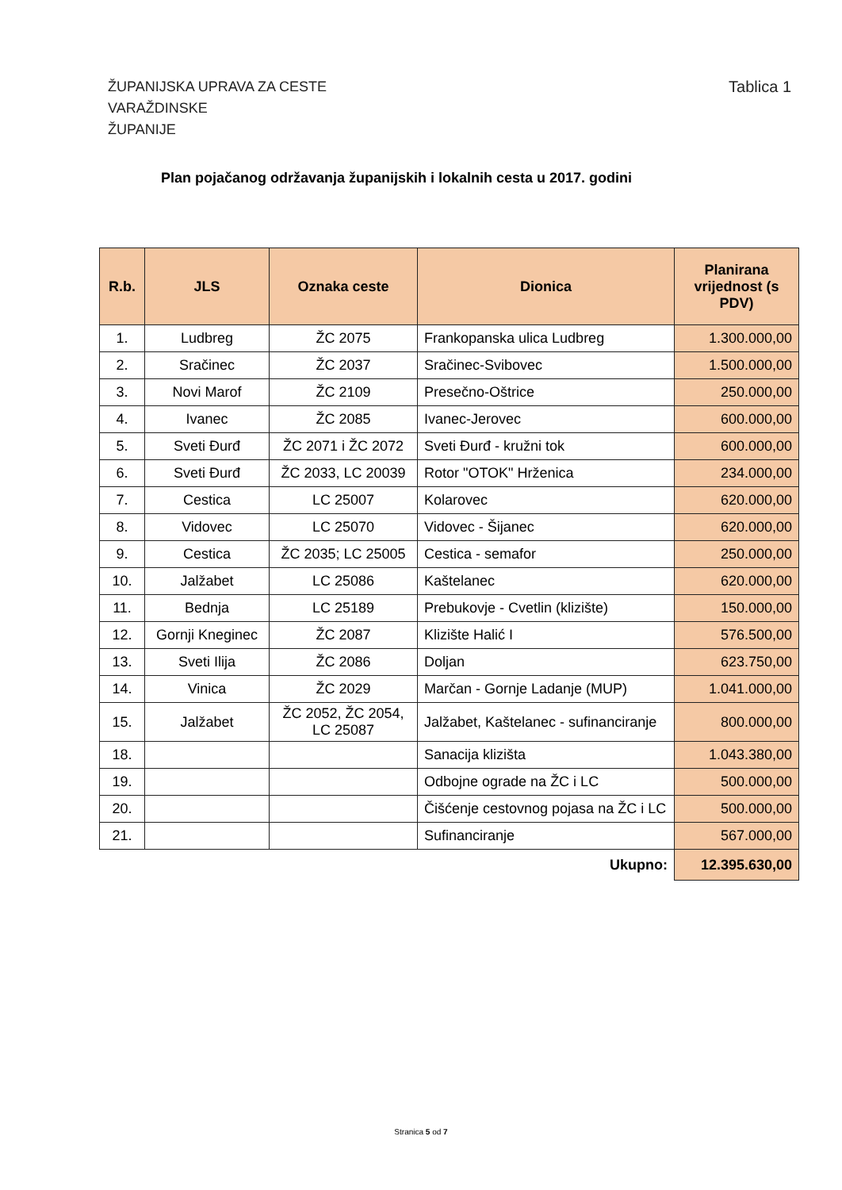ŽUPANIJSKA UPRAVA ZA CESTE
VARAŽDINSKE
ŽUPANIJE
Tablica 1
Plan pojačanog održavanja županijskih i lokalnih cesta u 2017. godini
| R.b. | JLS | Oznaka ceste | Dionica | Planirana vrijednost (s PDV) |
| --- | --- | --- | --- | --- |
| 1. | Ludbreg | ŽC 2075 | Frankopanska ulica Ludbreg | 1.300.000,00 |
| 2. | Sračinec | ŽC 2037 | Sračinec-Svibovec | 1.500.000,00 |
| 3. | Novi Marof | ŽC 2109 | Presečno-Oštrice | 250.000,00 |
| 4. | Ivanec | ŽC 2085 | Ivanec-Jerovec | 600.000,00 |
| 5. | Sveti Đurđ | ŽC 2071 i ŽC 2072 | Sveti Đurđ - kružni tok | 600.000,00 |
| 6. | Sveti Đurđ | ŽC 2033, LC 20039 | Rotor "OTOK" Hrženica | 234.000,00 |
| 7. | Cestica | LC 25007 | Kolarovec | 620.000,00 |
| 8. | Vidovec | LC 25070 | Vidovec - Šijanec | 620.000,00 |
| 9. | Cestica | ŽC 2035; LC 25005 | Cestica - semafor | 250.000,00 |
| 10. | Jalžabet | LC 25086 | Kaštelanec | 620.000,00 |
| 11. | Bednja | LC 25189 | Prebukovje - Cvetlin (klizište) | 150.000,00 |
| 12. | Gornji Kneginec | ŽC 2087 | Klizište Halić I | 576.500,00 |
| 13. | Sveti Ilija | ŽC 2086 | Doljan | 623.750,00 |
| 14. | Vinica | ŽC 2029 | Marčan - Gornje Ladanje (MUP) | 1.041.000,00 |
| 15. | Jalžabet | ŽC 2052, ŽC 2054, LC 25087 | Jalžabet, Kaštelanec - sufinanciranje | 800.000,00 |
| 18. | | | Sanacija klizišta | 1.043.380,00 |
| 19. | | | Odbojne ograde na ŽC i LC | 500.000,00 |
| 20. | | | Čišćenje cestovnog pojasa na ŽC i LC | 500.000,00 |
| 21. | | | Sufinanciranje | 567.000,00 |
| | | | Ukupno: | 12.395.630,00 |
Stranica 5 od 7